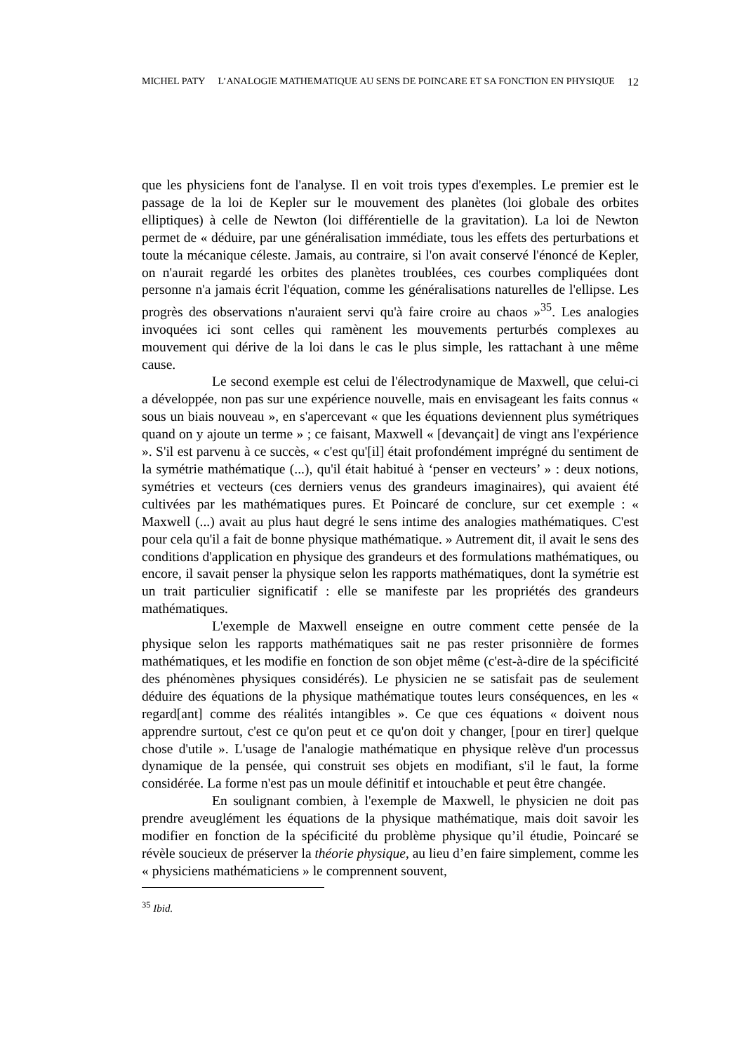MICHEL PATY L’ANALOGIE MATHEMATIQUE AU SENS DE POINCARE ET SA FONCTION EN PHYSIQUE 12
que les physiciens font de l'analyse. Il en voit trois types d'exemples. Le premier est le passage de la loi de Kepler sur le mouvement des planètes (loi globale des orbites elliptiques) à celle de Newton (loi différentielle de la gravitation). La loi de Newton permet de « déduire, par une généralisation immédiate, tous les effets des perturbations et toute la mécanique céleste. Jamais, au contraire, si l'on avait conservé l'énoncé de Kepler, on n'aurait regardé les orbites des planètes troublées, ces courbes compliquées dont personne n'a jamais écrit l'équation, comme les généralisations naturelles de l'ellipse. Les progrès des observations n'auraient servi qu'à faire croire au chaos »<sup>35</sup>. Les analogies invoquées ici sont celles qui ramènent les mouvements perturbés complexes au mouvement qui dérive de la loi dans le cas le plus simple, les rattachant à une même cause.
Le second exemple est celui de l'électrodynamique de Maxwell, que celui-ci a développée, non pas sur une expérience nouvelle, mais en envisageant les faits connus « sous un biais nouveau », en s'apercevant « que les équations deviennent plus symétriques quand on y ajoute un terme » ; ce faisant, Maxwell « [devançait] de vingt ans l'expérience ». S'il est parvenu à ce succès, « c'est qu'[il] était profondément imprégné du sentiment de la symétrie mathématique (...), qu'il était habitué à ‘penser en vecteurs’ » : deux notions, symétries et vecteurs (ces derniers venus des grandeurs imaginaires), qui avaient été cultivées par les mathématiques pures. Et Poincaré de conclure, sur cet exemple : « Maxwell (...) avait au plus haut degré le sens intime des analogies mathématiques. C'est pour cela qu'il a fait de bonne physique mathématique. » Autrement dit, il avait le sens des conditions d'application en physique des grandeurs et des formulations mathématiques, ou encore, il savait penser la physique selon les rapports mathématiques, dont la symétrie est un trait particulier significatif : elle se manifeste par les propriétés des grandeurs mathématiques.
L'exemple de Maxwell enseigne en outre comment cette pensée de la physique selon les rapports mathématiques sait ne pas rester prisonnière de formes mathématiques, et les modifie en fonction de son objet même (c'est-à-dire de la spécificité des phénomènes physiques considérés). Le physicien ne se satisfait pas de seulement déduire des équations de la physique mathématique toutes leurs conséquences, en les « regard[ant] comme des réalités intangibles ». Ce que ces équations « doivent nous apprendre surtout, c'est ce qu'on peut et ce qu'on doit y changer, [pour en tirer] quelque chose d'utile ». L'usage de l'analogie mathématique en physique relève d'un processus dynamique de la pensée, qui construit ses objets en modifiant, s'il le faut, la forme considérée. La forme n'est pas un moule définitif et intouchable et peut être changée.
En soulignant combien, à l'exemple de Maxwell, le physicien ne doit pas prendre aveuglément les équations de la physique mathématique, mais doit savoir les modifier en fonction de la spécificité du problème physique qu’il étudie, Poincaré se révèle soucieux de préserver la théorie physique, au lieu d’en faire simplement, comme les « physiciens mathématiciens » le comprennent souvent,
<sup>35</sup> Ibid.